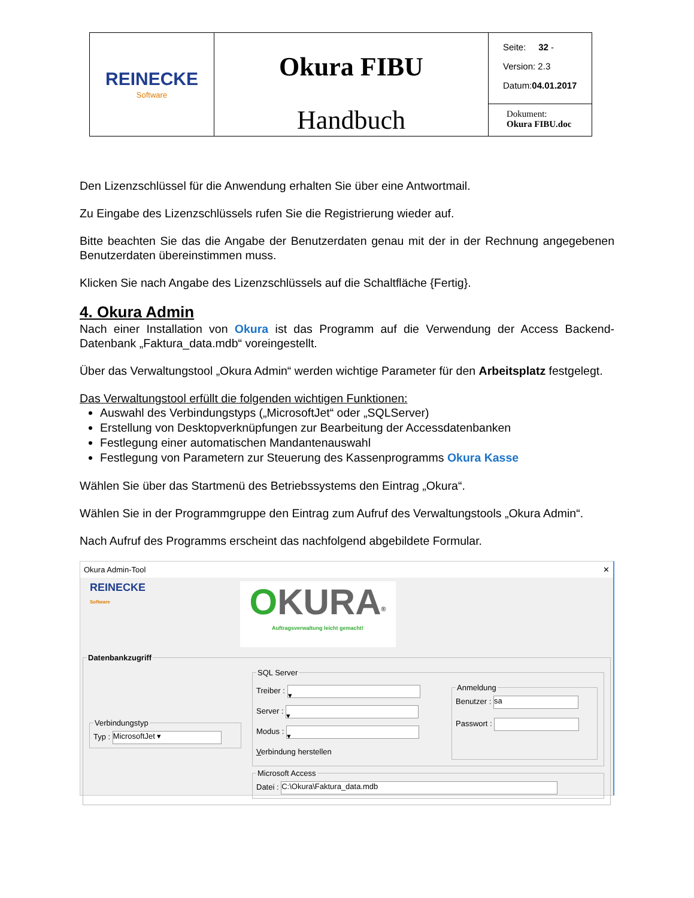| REINECKE Software | Okura FIBU Handbuch | Seite: 32 - Version: 2.3 Datum: 04.01.2017 |
| | | Dokument: Okura FIBU.doc |
Den Lizenzschlüssel für die Anwendung erhalten Sie über eine Antwortmail.
Zu Eingabe des Lizenzschlüssels rufen Sie die Registrierung wieder auf.
Bitte beachten Sie das die Angabe der Benutzerdaten genau mit der in der Rechnung angegebenen Benutzerdaten übereinstimmen muss.
Klicken Sie nach Angabe des Lizenzschlüssels auf die Schaltfläche {Fertig}.
4. Okura Admin
Nach einer Installation von Okura ist das Programm auf die Verwendung der Access Backend-Datenbank „Faktura_data.mdb“ voreingestellt.
Über das Verwaltungstool „Okura Admin“ werden wichtige Parameter für den Arbeitsplatz festgelegt.
Das Verwaltungstool erfüllt die folgenden wichtigen Funktionen:
Auswahl des Verbindungstyps („MicrosoftJet“ oder „SQLServer)
Erstellung von Desktopverknüpfungen zur Bearbeitung der Accessdatenbanken
Festlegung einer automatischen Mandantenauswahl
Festlegung von Parametern zur Steuerung des Kassenprogramms Okura Kasse
Wählen Sie über das Startmenü des Betriebssystems den Eintrag „Okura“.
Wählen Sie in der Programmgruppe den Eintrag zum Aufruf des Verwaltungstools „Okura Admin“.
Nach Aufruf des Programms erscheint das nachfolgend abgebildete Formular.
Okura Admin-Tool ✕
REINECKE
Software
OKURA<sup>®</sup>
Auftragsverwaltung leicht gemacht!
Datenbankzugriff
VerbindungstypTyp : MicrosoftJet ▾
SQL Server
Treiber : ▾
Server : ▾
Modus : ▾
Verbindung herstellen
AnmeldungBenutzer : sa
Passwort :
Microsoft AccessDatei : C:\Okura\Faktura_data.mdb